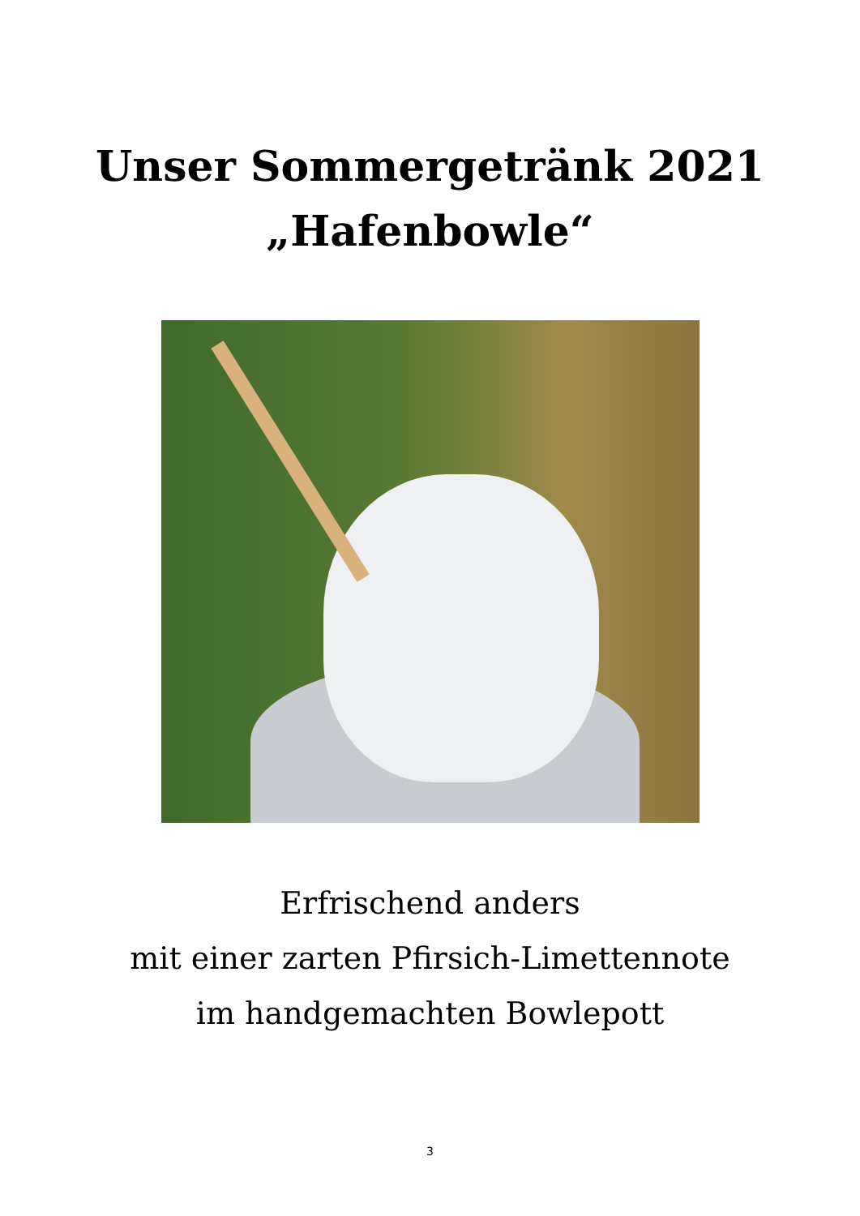Unser Sommergetränk 2021
„Hafenbowle“
Erfrischend anders
mit einer zarten Pfirsich-Limettennote
im handgemachten Bowlepott
3